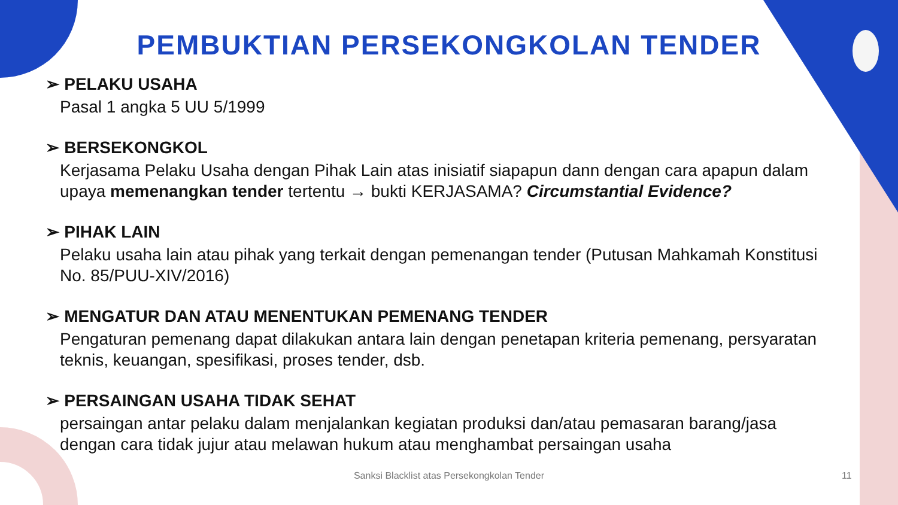PEMBUKTIAN PERSEKONGKOLAN TENDER
➢ PELAKU USAHA
Pasal 1 angka 5 UU 5/1999
➢ BERSEKONGKOL
Kerjasama Pelaku Usaha dengan Pihak Lain atas inisiatif siapapun dann dengan cara apapun dalam upaya memenangkan tender tertentu → bukti KERJASAMA? Circumstantial Evidence?
➢ PIHAK LAIN
Pelaku usaha lain atau pihak yang terkait dengan pemenangan tender (Putusan Mahkamah Konstitusi No. 85/PUU-XIV/2016)
➢ MENGATUR DAN ATAU MENENTUKAN PEMENANG TENDER
Pengaturan pemenang dapat dilakukan antara lain dengan penetapan kriteria pemenang, persyaratan teknis, keuangan, spesifikasi, proses tender, dsb.
➢ PERSAINGAN USAHA TIDAK SEHAT
persaingan antar pelaku dalam menjalankan kegiatan produksi dan/atau pemasaran barang/jasa dengan cara tidak jujur atau melawan hukum atau menghambat persaingan usaha
Sanksi Blacklist atas Persekongkolan Tender 11